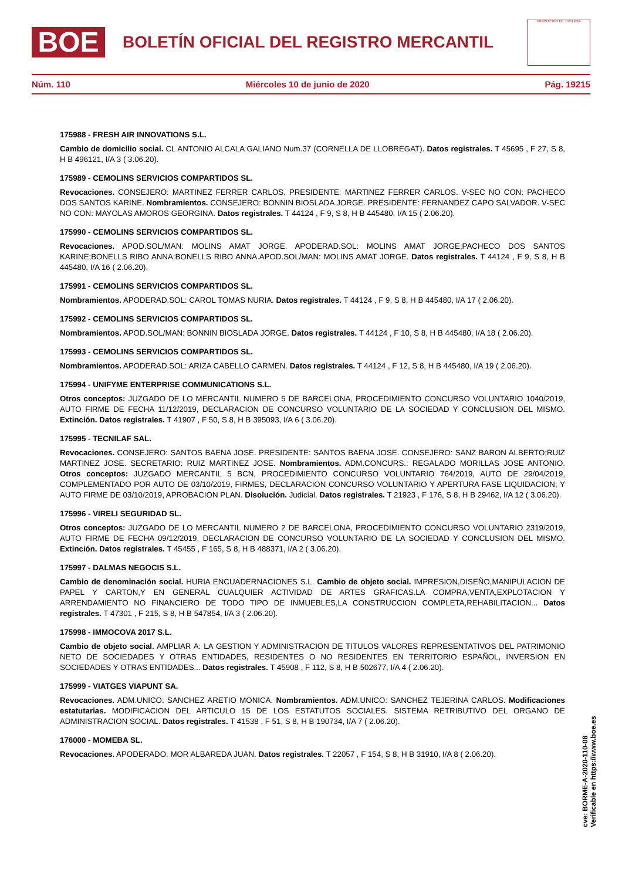BOE
BOLETÍN OFICIAL DEL REGISTRO MERCANTIL
MINISTERIO DE JUSTICIA
Núm. 110 Miércoles 10 de junio de 2020 Pág. 19215
175988 - FRESH AIR INNOVATIONS S.L.
Cambio de domicilio social. CL ANTONIO ALCALA GALIANO Num.37 (CORNELLA DE LLOBREGAT). Datos registrales. T 45695 , F 27, S 8, H B 496121, I/A 3 ( 3.06.20).
175989 - CEMOLINS SERVICIOS COMPARTIDOS SL.
Revocaciones. CONSEJERO: MARTINEZ FERRER CARLOS. PRESIDENTE: MARTINEZ FERRER CARLOS. V-SEC NO CON: PACHECO DOS SANTOS KARINE. Nombramientos. CONSEJERO: BONNIN BIOSLADA JORGE. PRESIDENTE: FERNANDEZ CAPO SALVADOR. V-SEC NO CON: MAYOLAS AMOROS GEORGINA. Datos registrales. T 44124 , F 9, S 8, H B 445480, I/A 15 ( 2.06.20).
175990 - CEMOLINS SERVICIOS COMPARTIDOS SL.
Revocaciones. APOD.SOL/MAN: MOLINS AMAT JORGE. APODERAD.SOL: MOLINS AMAT JORGE;PACHECO DOS SANTOS KARINE;BONELLS RIBO ANNA;BONELLS RIBO ANNA.APOD.SOL/MAN: MOLINS AMAT JORGE. Datos registrales. T 44124 , F 9, S 8, H B 445480, I/A 16 ( 2.06.20).
175991 - CEMOLINS SERVICIOS COMPARTIDOS SL.
Nombramientos. APODERAD.SOL: CAROL TOMAS NURIA. Datos registrales. T 44124 , F 9, S 8, H B 445480, I/A 17 ( 2.06.20).
175992 - CEMOLINS SERVICIOS COMPARTIDOS SL.
Nombramientos. APOD.SOL/MAN: BONNIN BIOSLADA JORGE. Datos registrales. T 44124 , F 10, S 8, H B 445480, I/A 18 ( 2.06.20).
175993 - CEMOLINS SERVICIOS COMPARTIDOS SL.
Nombramientos. APODERAD.SOL: ARIZA CABELLO CARMEN. Datos registrales. T 44124 , F 12, S 8, H B 445480, I/A 19 ( 2.06.20).
175994 - UNIFYME ENTERPRISE COMMUNICATIONS S.L.
Otros conceptos: JUZGADO DE LO MERCANTIL NUMERO 5 DE BARCELONA, PROCEDIMIENTO CONCURSO VOLUNTARIO 1040/2019, AUTO FIRME DE FECHA 11/12/2019, DECLARACION DE CONCURSO VOLUNTARIO DE LA SOCIEDAD Y CONCLUSION DEL MISMO. Extinción. Datos registrales. T 41907 , F 50, S 8, H B 395093, I/A 6 ( 3.06.20).
175995 - TECNILAF SAL.
Revocaciones. CONSEJERO: SANTOS BAENA JOSE. PRESIDENTE: SANTOS BAENA JOSE. CONSEJERO: SANZ BARON ALBERTO;RUIZ MARTINEZ JOSE. SECRETARIO: RUIZ MARTINEZ JOSE. Nombramientos. ADM.CONCURS.: REGALADO MORILLAS JOSE ANTONIO. Otros conceptos: JUZGADO MERCANTIL 5 BCN, PROCEDIMIENTO CONCURSO VOLUNTARIO 764/2019, AUTO DE 29/04/2019, COMPLEMENTADO POR AUTO DE 03/10/2019, FIRMES, DECLARACION CONCURSO VOLUNTARIO Y APERTURA FASE LIQUIDACION; Y AUTO FIRME DE 03/10/2019, APROBACION PLAN. Disolución. Judicial. Datos registrales. T 21923 , F 176, S 8, H B 29462, I/A 12 ( 3.06.20).
175996 - VIRELI SEGURIDAD SL.
Otros conceptos: JUZGADO DE LO MERCANTIL NUMERO 2 DE BARCELONA, PROCEDIMIENTO CONCURSO VOLUNTARIO 2319/2019, AUTO FIRME DE FECHA 09/12/2019, DECLARACION DE CONCURSO VOLUNTARIO DE LA SOCIEDAD Y CONCLUSION DEL MISMO. Extinción. Datos registrales. T 45455 , F 165, S 8, H B 488371, I/A 2 ( 3.06.20).
175997 - DALMAS NEGOCIS S.L.
Cambio de denominación social. HURIA ENCUADERNACIONES S.L. Cambio de objeto social. IMPRESION,DISEÑO,MANIPULACION DE PAPEL Y CARTON,Y EN GENERAL CUALQUIER ACTIVIDAD DE ARTES GRAFICAS.LA COMPRA,VENTA,EXPLOTACION Y ARRENDAMIENTO NO FINANCIERO DE TODO TIPO DE INMUEBLES,LA CONSTRUCCION COMPLETA,REHABILITACION... Datos registrales. T 47301 , F 215, S 8, H B 547854, I/A 3 ( 2.06.20).
175998 - IMMOCOVA 2017 S.L.
Cambio de objeto social. AMPLIAR A: LA GESTION Y ADMINISTRACION DE TITULOS VALORES REPRESENTATIVOS DEL PATRIMONIO NETO DE SOCIEDADES Y OTRAS ENTIDADES, RESIDENTES O NO RESIDENTES EN TERRITORIO ESPAÑOL, INVERSION EN SOCIEDADES Y OTRAS ENTIDADES... Datos registrales. T 45908 , F 112, S 8, H B 502677, I/A 4 ( 2.06.20).
175999 - VIATGES VIAPUNT SA.
Revocaciones. ADM.UNICO: SANCHEZ ARETIO MONICA. Nombramientos. ADM.UNICO: SANCHEZ TEJERINA CARLOS. Modificaciones estatutarias. MODIFICACION DEL ARTICULO 15 DE LOS ESTATUTOS SOCIALES. SISTEMA RETRIBUTIVO DEL ORGANO DE ADMINISTRACION SOCIAL. Datos registrales. T 41538 , F 51, S 8, H B 190734, I/A 7 ( 2.06.20).
176000 - MOMEBA SL.
Revocaciones. APODERADO: MOR ALBAREDA JUAN. Datos registrales. T 22057 , F 154, S 8, H B 31910, I/A 8 ( 2.06.20).
cve: BORME-A-2020-110-08
Verificable en https://www.boe.es